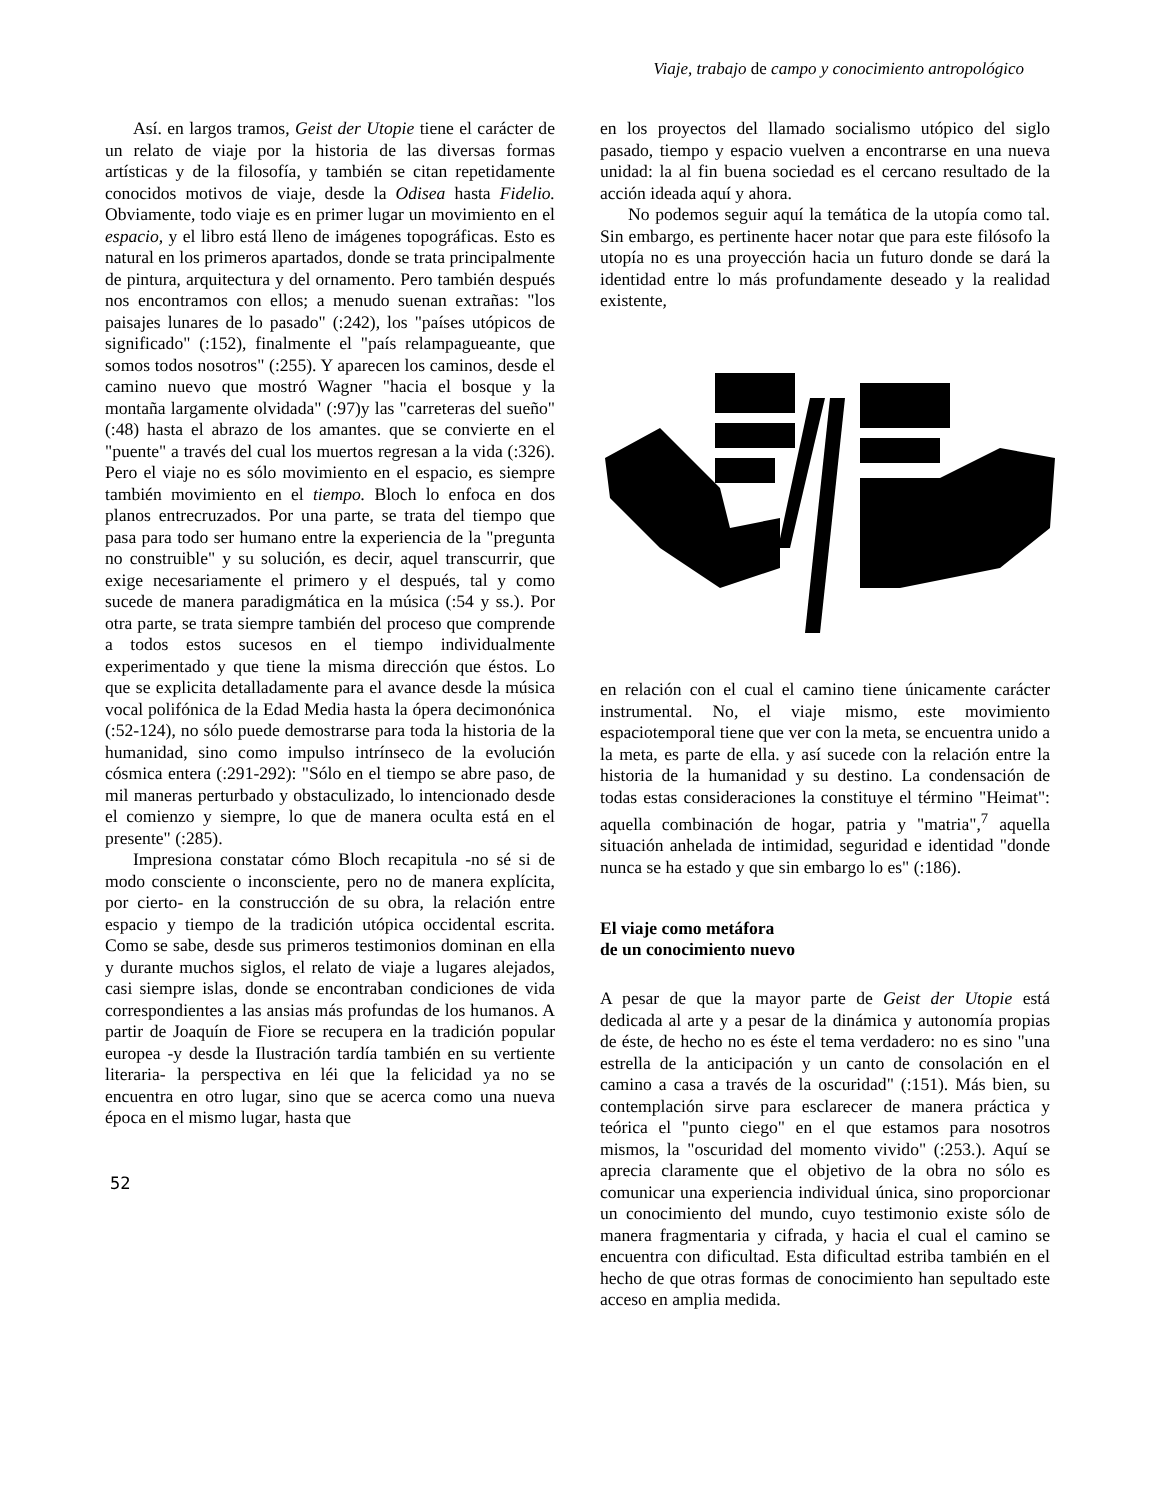Viaje, trabajo de campo y conocimiento antropológico
Así. en largos tramos, Geist der Utopie tiene el carácter de un relato de viaje por la historia de las diversas formas artísticas y de la filosofía, y también se citan repetidamente conocidos motivos de viaje, desde la Odisea hasta Fidelio. Obviamente, todo viaje es en primer lugar un movimiento en el espacio, y el libro está lleno de imágenes topográficas. Esto es natural en los primeros apartados, donde se trata principalmente de pintura, arquitectura y del ornamento. Pero también después nos encontramos con ellos; a menudo suenan extrañas: "los paisajes lunares de lo pasado" (:242), los "países utópicos de significado" (:152), finalmente el "país relampagueante, que somos todos nosotros" (:255). Y aparecen los caminos, desde el camino nuevo que mostró Wagner "hacia el bosque y la montaña largamente olvidada" (:97)y las "carreteras del sueño" (:48) hasta el abrazo de los amantes. que se convierte en el "puente" a través del cual los muertos regresan a la vida (:326). Pero el viaje no es sólo movimiento en el espacio, es siempre también movimiento en el tiempo. Bloch lo enfoca en dos planos entrecruzados. Por una parte, se trata del tiempo que pasa para todo ser humano entre la experiencia de la "pregunta no construible" y su solución, es decir, aquel transcurrir, que exige necesariamente el primero y el después, tal y como sucede de manera paradigmática en la música (:54 y ss.). Por otra parte, se trata siempre también del proceso que comprende a todos estos sucesos en el tiempo individualmente experimentado y que tiene la misma dirección que éstos. Lo que se explicita detalladamente para el avance desde la música vocal polifónica de la Edad Media hasta la ópera decimonónica (:52-124), no sólo puede demostrarse para toda la historia de la humanidad, sino como impulso intrínseco de la evolución cósmica entera (:291-292): "Sólo en el tiempo se abre paso, de mil maneras perturbado y obstaculizado, lo intencionado desde el comienzo y siempre, lo que de manera oculta está en el presente" (:285).
Impresiona constatar cómo Bloch recapitula -no sé si de modo consciente o inconsciente, pero no de manera explícita, por cierto- en la construcción de su obra, la relación entre espacio y tiempo de la tradición utópica occidental escrita. Como se sabe, desde sus primeros testimonios dominan en ella y durante muchos siglos, el relato de viaje a lugares alejados, casi siempre islas, donde se encontraban condiciones de vida correspondientes a las ansias más profundas de los humanos. A partir de Joaquín de Fiore se recupera en la tradición popular europea -y desde la Ilustración tardía también en su vertiente literaria- la perspectiva en léi que la felicidad ya no se encuentra en otro lugar, sino que se acerca como una nueva época en el mismo lugar, hasta que
en los proyectos del llamado socialismo utópico del siglo pasado, tiempo y espacio vuelven a encontrarse en una nueva unidad: la al fin buena sociedad es el cercano resultado de la acción ideada aquí y ahora.
No podemos seguir aquí la temática de la utopía como tal. Sin embargo, es pertinente hacer notar que para este filósofo la utopía no es una proyección hacia un futuro donde se dará la identidad entre lo más profundamente deseado y la realidad existente,
en relación con el cual el camino tiene únicamente carácter instrumental. No, el viaje mismo, este movimiento espaciotemporal tiene que ver con la meta, se encuentra unido a la meta, es parte de ella. y así sucede con la relación entre la historia de la humanidad y su destino. La condensación de todas estas consideraciones la constituye el término "Heimat": aquella combinación de hogar, patria y "matria",<sup>7</sup> aquella situación anhelada de intimidad, seguridad e identidad "donde nunca se ha estado y que sin embargo lo es" (:186).
El viaje como metáfora
de un conocimiento nuevo
A pesar de que la mayor parte de Geist der Utopie está dedicada al arte y a pesar de la dinámica y autonomía propias de éste, de hecho no es éste el tema verdadero: no es sino "una estrella de la anticipación y un canto de consolación en el camino a casa a través de la oscuridad" (:151). Más bien, su contemplación sirve para esclarecer de manera práctica y teórica el "punto ciego" en el que estamos para nosotros mismos, la "oscuridad del momento vivido" (:253.). Aquí se aprecia claramente que el objetivo de la obra no sólo es comunicar una experiencia individual única, sino proporcionar un conocimiento del mundo, cuyo testimonio existe sólo de manera fragmentaria y cifrada, y hacia el cual el camino se encuentra con dificultad. Esta dificultad estriba también en el hecho de que otras formas de conocimiento han sepultado este acceso en amplia medida.
52